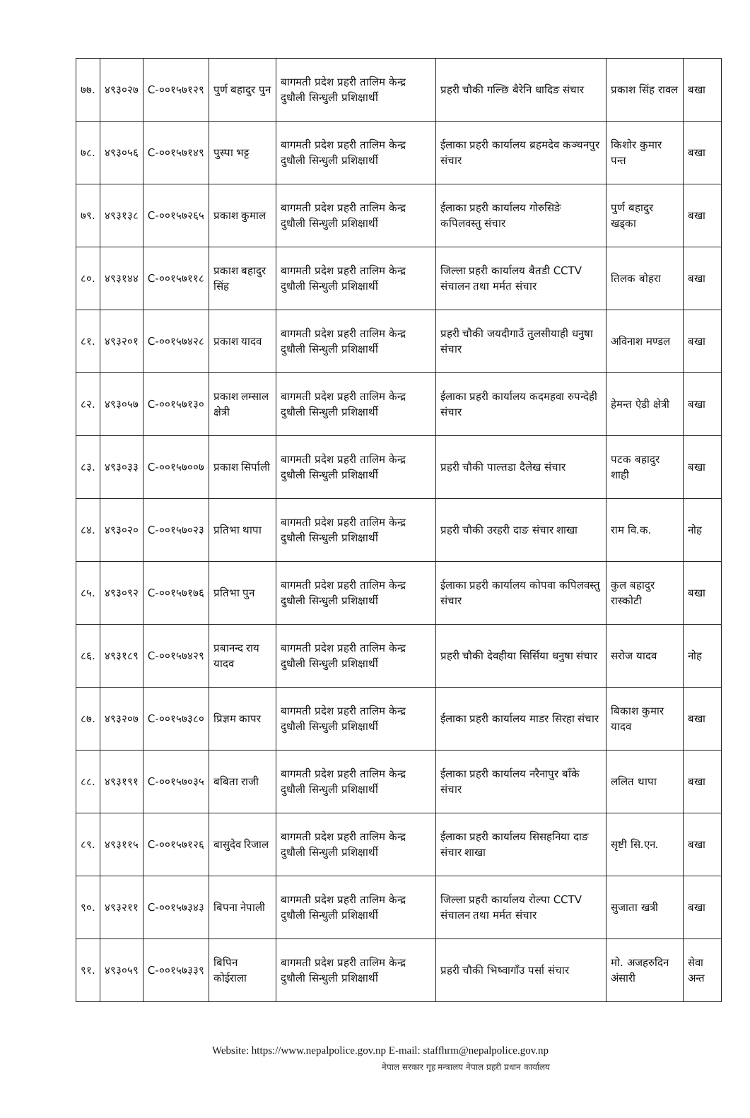| ७७. | ४९३०२७ | C-००१५७१२९ | पुर्ण बहादुर पुन | बागमती प्रदेश प्रहरी तालिम केन्द्र दुधौली सिन्धुली प्रशिक्षार्थी | प्रहरी चौकी गल्छि बैरेनि धादिङ संचार | प्रकाश सिंह रावल | बखा |
| ७८. | ४९३०५६ | C-००१५७१४९ | पुस्पा भट्ट | बागमती प्रदेश प्रहरी तालिम केन्द्र दुधौली सिन्धुली प्रशिक्षार्थी | ईलाका प्रहरी कार्यालय ब्रहमदेव कञ्चनपुर संचार | किशोर कुमार पन्त | बखा |
| ७९. | ४९३१३८ | C-००१५७२६५ | प्रकाश कुमाल | बागमती प्रदेश प्रहरी तालिम केन्द्र दुधौली सिन्धुली प्रशिक्षार्थी | ईलाका प्रहरी कार्यालय गोरुसिङे कपिलवस्तु संचार | पुर्ण बहादुर खड्का | बखा |
| ८०. | ४९३१४४ | C-००१५७११८ | प्रकाश बहादुर सिंह | बागमती प्रदेश प्रहरी तालिम केन्द्र दुधौली सिन्धुली प्रशिक्षार्थी | जिल्ला प्रहरी कार्यालय बैतडी CCTV संचालन तथा मर्मत संचार | तिलक बोहरा | बखा |
| ८१. | ४९३२०१ | C-००१५७४२८ | प्रकाश यादव | बागमती प्रदेश प्रहरी तालिम केन्द्र दुधौली सिन्धुली प्रशिक्षार्थी | प्रहरी चौकी जयदीगाउँ तुलसीयाही धनुषा संचार | अविनाश मण्डल | बखा |
| ८२. | ४९३०५७ | C-००१५७१३० | प्रकाश लम्साल क्षेत्री | बागमती प्रदेश प्रहरी तालिम केन्द्र दुधौली सिन्धुली प्रशिक्षार्थी | ईलाका प्रहरी कार्यालय कदमहवा रुपन्देही संचार | हेमन्त ऐडी क्षेत्री | बखा |
| ८३. | ४९३०३३ | C-००१५७००७ | प्रकाश सिर्पाली | बागमती प्रदेश प्रहरी तालिम केन्द्र दुधौली सिन्धुली प्रशिक्षार्थी | प्रहरी चौकी पाल्तडा दैलेख संचार | पटक बहादुर शाही | बखा |
| ८४. | ४९३०२० | C-००१५७०२३ | प्रतिभा थापा | बागमती प्रदेश प्रहरी तालिम केन्द्र दुधौली सिन्धुली प्रशिक्षार्थी | प्रहरी चौकी उरहरी दाङ संचार शाखा | राम वि.क. | नोह |
| ८५. | ४९३०९२ | C-००१५७१७६ | प्रतिभा पुन | बागमती प्रदेश प्रहरी तालिम केन्द्र दुधौली सिन्धुली प्रशिक्षार्थी | ईलाका प्रहरी कार्यालय कोपवा कपिलवस्तु संचार | कुल बहादुर रास्कोटी | बखा |
| ८६. | ४९३१८९ | C-००१५७४२९ | प्रबानन्द राय यादव | बागमती प्रदेश प्रहरी तालिम केन्द्र दुधौली सिन्धुली प्रशिक्षार्थी | प्रहरी चौकी देवहीया सिर्सिया धनुषा संचार | सरोज यादव | नोह |
| ८७. | ४९३२०७ | C-००१५७३८० | प्रिज्ञम कापर | बागमती प्रदेश प्रहरी तालिम केन्द्र दुधौली सिन्धुली प्रशिक्षार्थी | ईलाका प्रहरी कार्यालय माडर सिरहा संचार | बिकाश कुमार यादव | बखा |
| ८८. | ४९३१९१ | C-००१५७०३५ | बबिता राजी | बागमती प्रदेश प्रहरी तालिम केन्द्र दुधौली सिन्धुली प्रशिक्षार्थी | ईलाका प्रहरी कार्यालय नरैनापुर बाँके संचार | ललित थापा | बखा |
| ८९. | ४९३११५ | C-००१५७१२६ | बासुदेव रिजाल | बागमती प्रदेश प्रहरी तालिम केन्द्र दुधौली सिन्धुली प्रशिक्षार्थी | ईलाका प्रहरी कार्यालय सिसहनिया दाङ संचार शाखा | सृष्टी सि.एन. | बखा |
| ९०. | ४९३२११ | C-००१५७३४३ | बिपना नेपाली | बागमती प्रदेश प्रहरी तालिम केन्द्र दुधौली सिन्धुली प्रशिक्षार्थी | जिल्ला प्रहरी कार्यालय रोल्पा CCTV संचालन तथा मर्मत संचार | सुजाता खत्री | बखा |
| ९१. | ४९३०५९ | C-००१५७३३९ | बिपिन कोईराला | बागमती प्रदेश प्रहरी तालिम केन्द्र दुधौली सिन्धुली प्रशिक्षार्थी | प्रहरी चौकी भिष्वागाँउ पर्सा संचार | मो. अजहरुदिन अंसारी | सेवा अन्त |
Website: https://www.nepalpolice.gov.np E-mail: staffhrm@nepalpolice.gov.np
नेपाल सरकार गृह मन्त्रालय नेपाल प्रहरी प्रधान कार्यालय